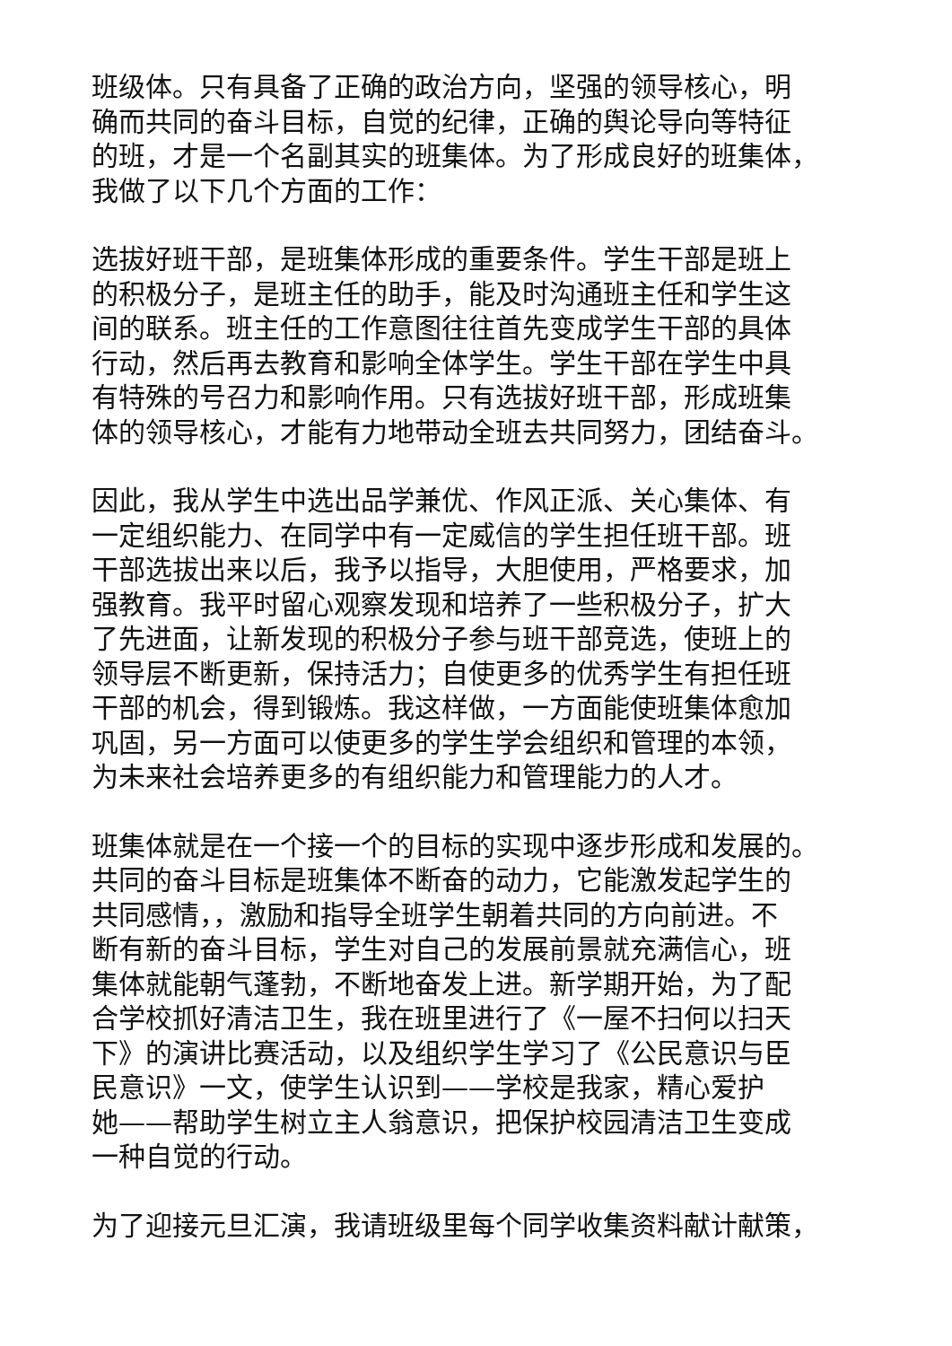班级体。只有具备了正确的政治方向，坚强的领导核心，明
确而共同的奋斗目标，自觉的纪律，正确的舆论导向等特征
的班，才是一个名副其实的班集体。为了形成良好的班集体，
我做了以下几个方面的工作：
选拔好班干部，是班集体形成的重要条件。学生干部是班上
的积极分子，是班主任的助手，能及时沟通班主任和学生这
间的联系。班主任的工作意图往往首先变成学生干部的具体
行动，然后再去教育和影响全体学生。学生干部在学生中具
有特殊的号召力和影响作用。只有选拔好班干部，形成班集
体的领导核心，才能有力地带动全班去共同努力，团结奋斗。
因此，我从学生中选出品学兼优、作风正派、关心集体、有
一定组织能力、在同学中有一定威信的学生担任班干部。班
干部选拔出来以后，我予以指导，大胆使用，严格要求，加
强教育。我平时留心观察发现和培养了一些积极分子，扩大
了先进面，让新发现的积极分子参与班干部竞选，使班上的
领导层不断更新，保持活力；自使更多的优秀学生有担任班
干部的机会，得到锻炼。我这样做，一方面能使班集体愈加
巩固，另一方面可以使更多的学生学会组织和管理的本领，
为未来社会培养更多的有组织能力和管理能力的人才。
班集体就是在一个接一个的目标的实现中逐步形成和发展的。
共同的奋斗目标是班集体不断奋的动力，它能激发起学生的
共同感情，，激励和指导全班学生朝着共同的方向前进。不
断有新的奋斗目标，学生对自己的发展前景就充满信心，班
集体就能朝气蓬勃，不断地奋发上进。新学期开始，为了配
合学校抓好清洁卫生，我在班里进行了《一屋不扫何以扫天
下》的演讲比赛活动，以及组织学生学习了《公民意识与臣
民意识》一文，使学生认识到——学校是我家，精心爱护
她——帮助学生树立主人翁意识，把保护校园清洁卫生变成
一种自觉的行动。
为了迎接元旦汇演，我请班级里每个同学收集资料献计献策，